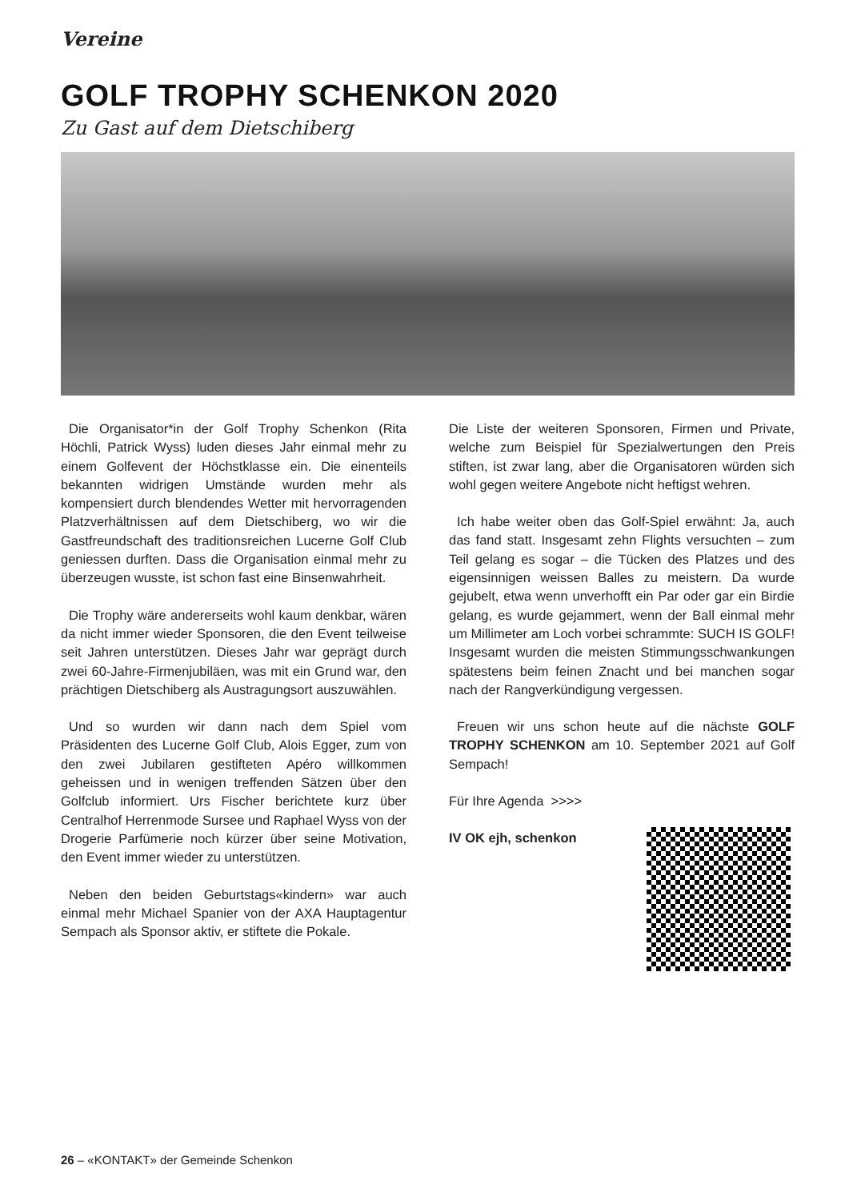Vereine
GOLF TROPHY SCHENKON 2020
Zu Gast auf dem Dietschiberg
Die Organisator*in der Golf Trophy Schenkon (Rita Höchli, Patrick Wyss) luden dieses Jahr einmal mehr zu einem Golfevent der Höchstklasse ein. Die einenteils bekannten widrigen Umstände wurden mehr als kompensiert durch blendendes Wetter mit hervorragenden Platzverhältnissen auf dem Dietschiberg, wo wir die Gastfreundschaft des traditionsreichen Lucerne Golf Club geniessen durften. Dass die Organisation einmal mehr zu überzeugen wusste, ist schon fast eine Binsenwahrheit.
Die Trophy wäre andererseits wohl kaum denkbar, wären da nicht immer wieder Sponsoren, die den Event teilweise seit Jahren unterstützen. Dieses Jahr war geprägt durch zwei 60-Jahre-Firmenjubiläen, was mit ein Grund war, den prächtigen Dietschiberg als Austragungsort auszuwählen.
Und so wurden wir dann nach dem Spiel vom Präsidenten des Lucerne Golf Club, Alois Egger, zum von den zwei Jubilaren gestifteten Apéro willkommen geheissen und in wenigen treffenden Sätzen über den Golfclub informiert. Urs Fischer berichtete kurz über Centralhof Herrenmode Sursee und Raphael Wyss von der Drogerie Parfümerie noch kürzer über seine Motivation, den Event immer wieder zu unterstützen.
Neben den beiden Geburtstags«kindern» war auch einmal mehr Michael Spanier von der AXA Hauptagentur Sempach als Sponsor aktiv, er stiftete die Pokale.
Die Liste der weiteren Sponsoren, Firmen und Private, welche zum Beispiel für Spezialwertungen den Preis stiften, ist zwar lang, aber die Organisatoren würden sich wohl gegen weitere Angebote nicht heftigst wehren.
Ich habe weiter oben das Golf-Spiel erwähnt: Ja, auch das fand statt. Insgesamt zehn Flights versuchten – zum Teil gelang es sogar – die Tücken des Platzes und des eigensinnigen weissen Balles zu meistern. Da wurde gejubelt, etwa wenn unverhofft ein Par oder gar ein Birdie gelang, es wurde gejammert, wenn der Ball einmal mehr um Millimeter am Loch vorbei schrammte: SUCH IS GOLF! Insgesamt wurden die meisten Stimmungsschwankungen spätestens beim feinen Znacht und bei manchen sogar nach der Rangverkündigung vergessen.
Freuen wir uns schon heute auf die nächste GOLF TROPHY SCHENKON am 10. September 2021 auf Golf Sempach!
Für Ihre Agenda >>>>
IV OK ejh, schenkon
26 – «KONTAKT» der Gemeinde Schenkon